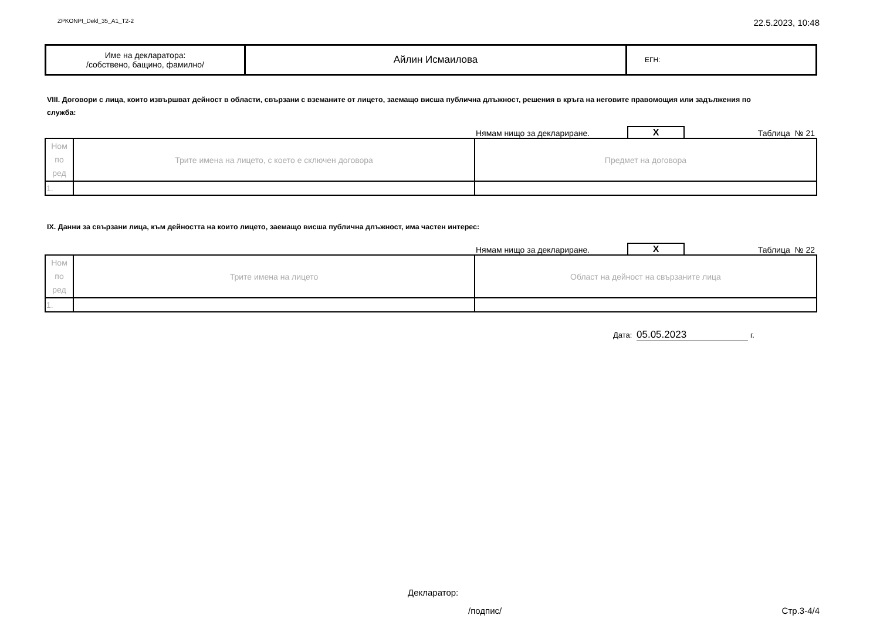ZPKONPI_Dekl_35_A1_T2-2 22.5.2023, 10:48
| Име на декларатора: /собствено, бащино, фамилно/ | Айлин Исмаилова | ЕГН: |
VIII. Договори с лица, които извършват дейност в области, свързани с вземаните от лицето, заемащо висша публична длъжност, решения в кръга на неговите правомощия или задължения по служба:
Нямам нищо за деклариране. X Таблица № 21
| Ном по ред | Трите имена на лицето, с което е сключен договора | Предмет на договора |
| 1. | | |
IX. Данни за свързани лица, към дейността на които лицето, заемащо висша публична длъжност, има частен интерес:
Нямам нищо за деклариране. X Таблица № 22
| Ном по ред | Трите имена на лицето | Област на дейност на свързаните лица |
| 1. | | |
Дата: 05.05.2023 г.
Декларатор:
/подпис/ Стр.3-4/4